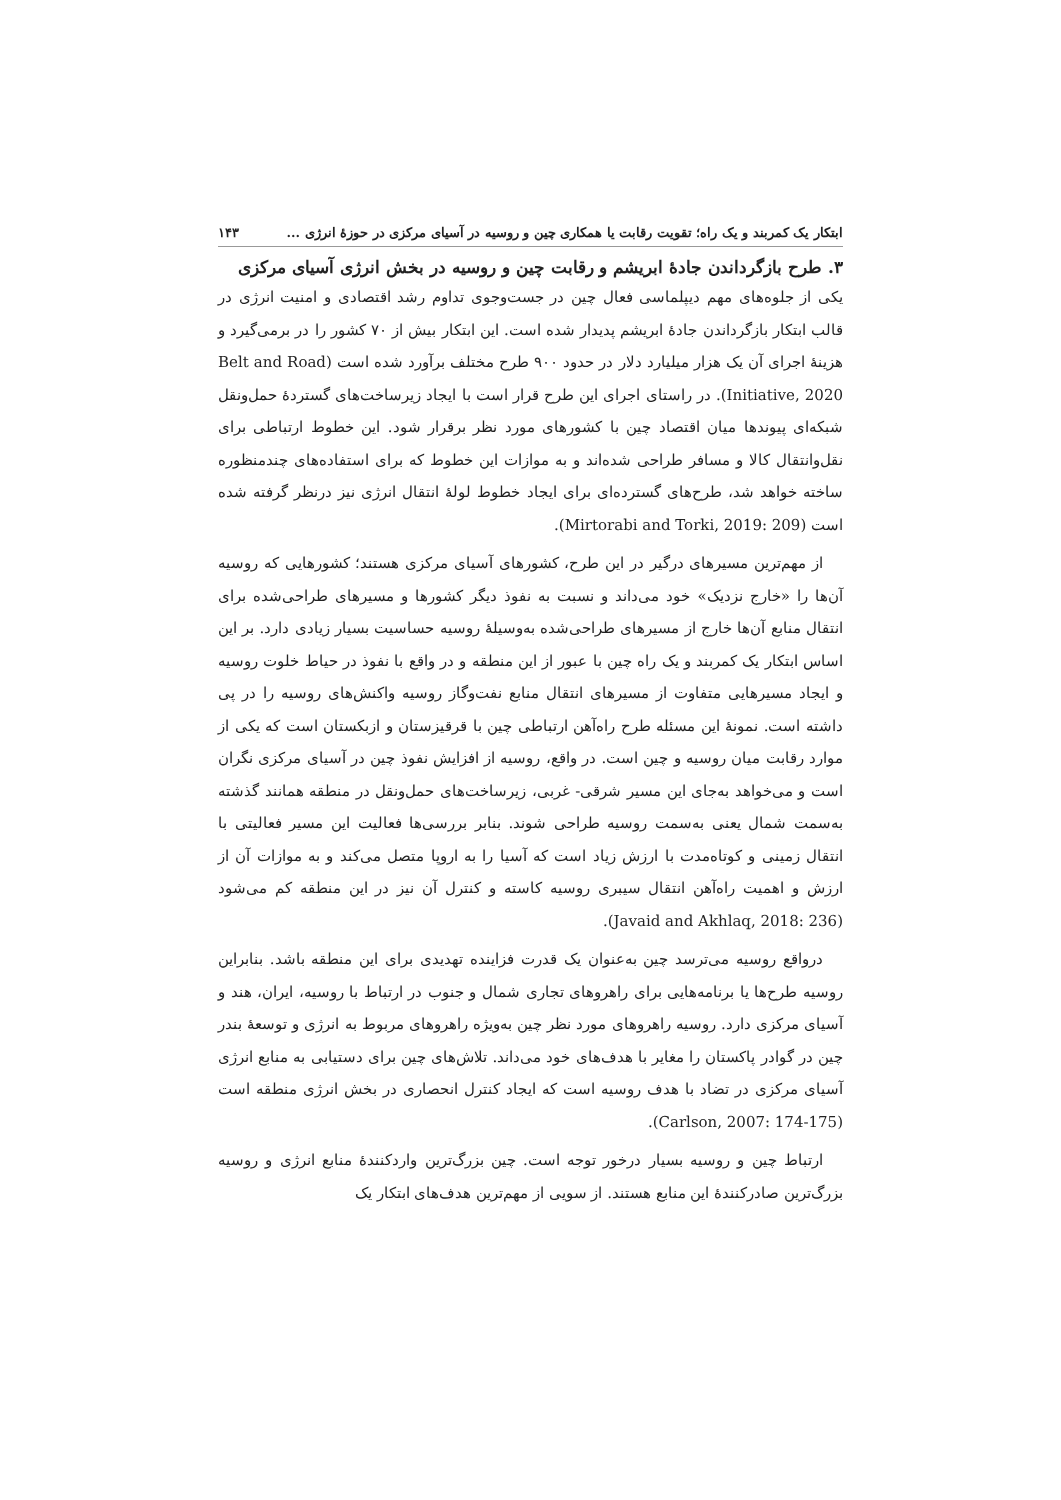ابتکار یک کمربند و یک راه؛ تقویت رقابت یا همکاری چین و روسیه در آسیای مرکزی در حوزهٔ انرژی ... ۱۴۳
۳. طرح بازگرداندن جادهٔ ابریشم و رقابت چین و روسیه در بخش انرژی آسیای مرکزی
یکی از جلوه‌های مهم دیپلماسی فعال چین در جست‌وجوی تداوم رشد اقتصادی و امنیت انرژی در قالب ابتکار بازگرداندن جادهٔ ابریشم پدیدار شده است. این ابتکار بیش از ۷۰ کشور را در برمی‌گیرد و هزینهٔ اجرای آن یک هزار میلیارد دلار در حدود ۹۰۰ طرح مختلف برآورد شده است (Belt and Road Initiative, 2020). در راستای اجرای این طرح قرار است با ایجاد زیرساخت‌های گستردهٔ حمل‌ونقل شبکه‌ای پیوندها میان اقتصاد چین با کشورهای مورد نظر برقرار شود. این خطوط ارتباطی برای نقل‌وانتقال کالا و مسافر طراحی شده‌اند و به موازات این خطوط که برای استفاده‌های چندمنظوره ساخته خواهد شد، طرح‌های گسترده‌ای برای ایجاد خطوط لولهٔ انتقال انرژی نیز درنظر گرفته شده است (Mirtorabi and Torki, 2019: 209).
از مهم‌ترین مسیرهای درگیر در این طرح، کشورهای آسیای مرکزی هستند؛ کشورهایی که روسیه آن‌ها را «خارج نزدیک» خود می‌داند و نسبت به نفوذ دیگر کشورها و مسیرهای طراحی‌شده برای انتقال منابع آن‌ها خارج از مسیرهای طراحی‌شده به‌وسیلهٔ روسیه حساسیت بسیار زیادی دارد. بر این اساس ابتکار یک کمربند و یک راه چین با عبور از این منطقه و در واقع با نفوذ در حیاط خلوت روسیه و ایجاد مسیرهایی متفاوت از مسیرهای انتقال منابع نفت‌وگاز روسیه واکنش‌های روسیه را در پی داشته است. نمونهٔ این مسئله طرح راه‌آهن ارتباطی چین با قرقیزستان و ازبکستان است که یکی از موارد رقابت میان روسیه و چین است. در واقع، روسیه از افزایش نفوذ چین در آسیای مرکزی نگران است و می‌خواهد به‌جای این مسیر شرقی- غربی، زیرساخت‌های حمل‌ونقل در منطقه همانند گذشته به‌سمت شمال یعنی به‌سمت روسیه طراحی شوند. بنابر بررسی‌ها فعالیت این مسیر فعالیتی با انتقال زمینی و کوتاه‌مدت با ارزش زیاد است که آسیا را به اروپا متصل می‌کند و به موازات آن از ارزش و اهمیت راه‌آهن انتقال سیبری روسیه کاسته و کنترل آن نیز در این منطقه کم می‌شود (Javaid and Akhlaq, 2018: 236).
درواقع روسیه می‌ترسد چین به‌عنوان یک قدرت فزاینده تهدیدی برای این منطقه باشد. بنابراین روسیه طرح‌ها یا برنامه‌هایی برای راهروهای تجاری شمال و جنوب در ارتباط با روسیه، ایران، هند و آسیای مرکزی دارد. روسیه راهروهای مورد نظر چین به‌ویژه راهروهای مربوط به انرژی و توسعهٔ بندر چین در گوادر پاکستان را مغایر با هدف‌های خود می‌داند. تلاش‌های چین برای دستیابی به منابع انرژی آسیای مرکزی در تضاد با هدف روسیه است که ایجاد کنترل انحصاری در بخش انرژی منطقه است (Carlson, 2007: 174-175).
ارتباط چین و روسیه بسیار درخور توجه است. چین بزرگ‌ترین واردکنندهٔ منابع انرژی و روسیه بزرگ‌ترین صادرکنندهٔ این منابع هستند. از سویی از مهم‌ترین هدف‌های ابتکار یک